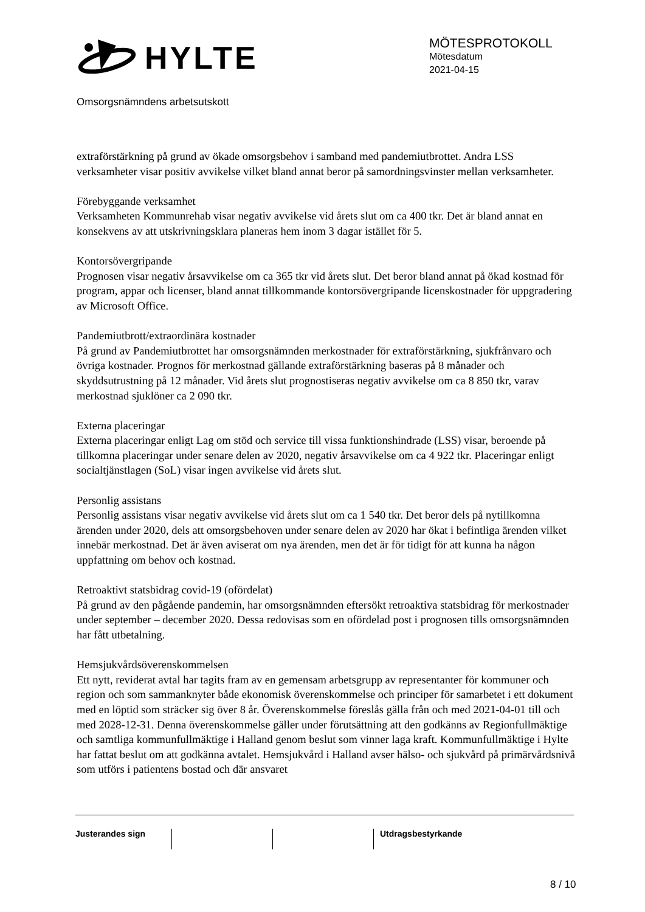HYLTE
MÖTESPROTOKOLL
Mötesdatum
2021-04-15
Omsorgsnämndens arbetsutskott
extraförstärkning på grund av ökade omsorgsbehov i samband med pandemiutbrottet. Andra LSS verksamheter visar positiv avvikelse vilket bland annat beror på samordningsvinster mellan verksamheter.
Förebyggande verksamhet
Verksamheten Kommunrehab visar negativ avvikelse vid årets slut om ca 400 tkr. Det är bland annat en konsekvens av att utskrivningsklara planeras hem inom 3 dagar istället för 5.
Kontorsövergripande
Prognosen visar negativ årsavvikelse om ca 365 tkr vid årets slut. Det beror bland annat på ökad kostnad för program, appar och licenser, bland annat tillkommande kontorsövergripande licenskostnader för uppgradering av Microsoft Office.
Pandemiutbrott/extraordinära kostnader
På grund av Pandemiutbrottet har omsorgsnämnden merkostnader för extraförstärkning, sjukfrånvaro och övriga kostnader. Prognos för merkostnad gällande extraförstärkning baseras på 8 månader och skyddsutrustning på 12 månader. Vid årets slut prognostiseras negativ avvikelse om ca 8 850 tkr, varav merkostnad sjuklöner ca 2 090 tkr.
Externa placeringar
Externa placeringar enligt Lag om stöd och service till vissa funktionshindrade (LSS) visar, beroende på tillkomna placeringar under senare delen av 2020, negativ årsavvikelse om ca 4 922 tkr. Placeringar enligt socialtjänstlagen (SoL) visar ingen avvikelse vid årets slut.
Personlig assistans
Personlig assistans visar negativ avvikelse vid årets slut om ca 1 540 tkr. Det beror dels på nytillkomna ärenden under 2020, dels att omsorgsbehoven under senare delen av 2020 har ökat i befintliga ärenden vilket innebär merkostnad. Det är även aviserat om nya ärenden, men det är för tidigt för att kunna ha någon uppfattning om behov och kostnad.
Retroaktivt statsbidrag covid-19 (ofördelat)
På grund av den pågående pandemin, har omsorgsnämnden eftersökt retroaktiva statsbidrag för merkostnader under september – december 2020. Dessa redovisas som en ofördelad post i prognosen tills omsorgsnämnden har fått utbetalning.
Hemsjukvårdsöverenskommelsen
Ett nytt, reviderat avtal har tagits fram av en gemensam arbetsgrupp av representanter för kommuner och region och som sammanknyter både ekonomisk överenskommelse och principer för samarbetet i ett dokument med en löptid som sträcker sig över 8 år. Överenskommelse föreslås gälla från och med 2021-04-01 till och med 2028-12-31. Denna överenskommelse gäller under förutsättning att den godkänns av Regionfullmäktige och samtliga kommunfullmäktige i Halland genom beslut som vinner laga kraft. Kommunfullmäktige i Hylte har fattat beslut om att godkänna avtalet. Hemsjukvård i Halland avser hälso- och sjukvård på primärvårdsnivå som utförs i patientens bostad och där ansvaret
Justerandes sign Utdragsbestyrkande
8 / 10